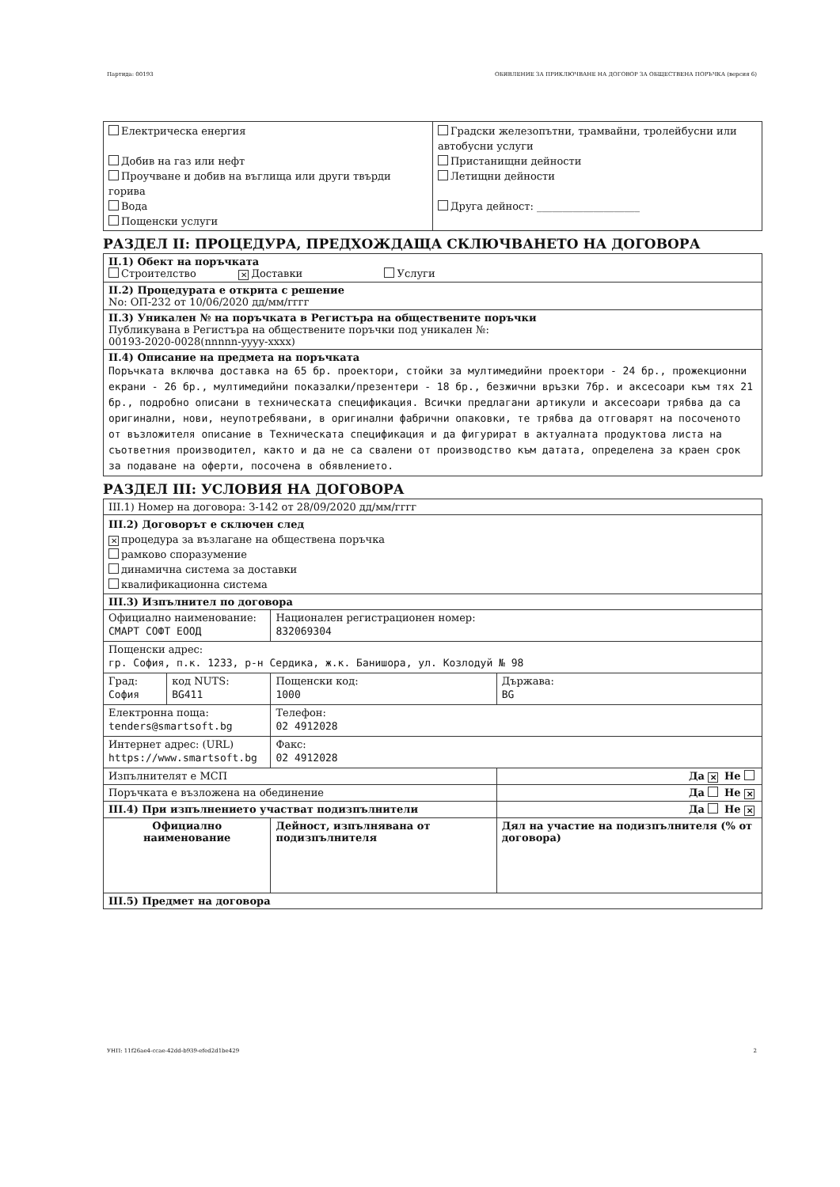Партида: 00193 ОБЯВЛЕНИЕ ЗА ПРИКЛЮЧВАНЕ НА ДОГОВОР ЗА ОБЩЕСТВЕНА ПОРЪЧКА (версия 6)
| Електрическа енергия Добив на газ или нефт Проучване и добив на въглища или други твърди горива Вода Пощенски услуги | Градски железопътни, трамвайни, тролейбусни или автобусни услуги Пристанищни дейности Летищни дейности Друга дейност: ____________________ |
РАЗДЕЛ II: ПРОЦЕДУРА, ПРЕДХОЖДАЩА СКЛЮЧВАНЕТО НА ДОГОВОРА
| II.1) Обект на поръчката Строителство ✕ Доставки Услуги |
| II.2) Процедурата е открита с решение No: ОП-232 от 10/06/2020 дд/мм/гггг |
| II.3) Уникален № на поръчката в Регистъра на обществените поръчки Публикувана в Регистъра на обществените поръчки под уникален №: 00193-2020-0028(nnnnn-yyyy-xxxx) |
| II.4) Описание на предмета на поръчката Поръчката включва доставка на 65 бр. проектори, стойки за мултимедийни проектори - 24 бр., прожекционни екрани - 26 бр., мултимедийни показалки/презентери - 18 бр., безжични връзки 7бр. и аксесоари към тях 21 бр., подробно описани в техническата спецификация. Всички предлагани артикули и аксесоари трябва да са оригинални, нови, неупотребявани, в оригинални фабрични опаковки, те трябва да отговарят на посоченото от възложителя описание в Техническата спецификация и да фигурират в актуалната продуктова листа на съответния производител, както и да не са свалени от производство към датата, определена за краен срок за подаване на оферти, посочена в обявлението. |
РАЗДЕЛ III: УСЛОВИЯ НА ДОГОВОРА
| III.1) Номер на договора: З-142 от 28/09/2020 дд/мм/гггг | | | |
| III.2) Договорът е сключен след ✕ процедура за възлагане на обществена поръчка рамково споразумение динамична система за доставки квалификационна система | | | |
| III.3) Изпълнител по договора | | | |
| Официално наименование: СМАРТ СОФТ ЕООД | | Национален регистрационен номер: 832069304 | |
| Пощенски адрес: гр. София, п.к. 1233, р-н Сердика, ж.к. Банишора, ул. Козлодуй № 98 | | | |
| Град: София | код NUTS: BG411 | Пощенски код: 1000 | Държава: BG |
| Електронна поща: tenders@smartsoft.bg | | Телефон: 02 4912028 | |
| Интернет адрес: (URL) https://www.smartsoft.bg | | Факс: 02 4912028 | |
| Изпълнителят е МСП | | | Да ✕ Не |
| Поръчката е възложена на обединение | | | Да Не ✕ |
| III.4) При изпълнението участват подизпълнители | | | Да Не ✕ |
| Официално наименование | | Дейност, изпълнявана от подизпълнителя | Дял на участие на подизпълнителя (% от договора) |
| III.5) Предмет на договора | | | |
УНП: 11f26ae4-ccae-42dd-b939-efed2d1be429 2